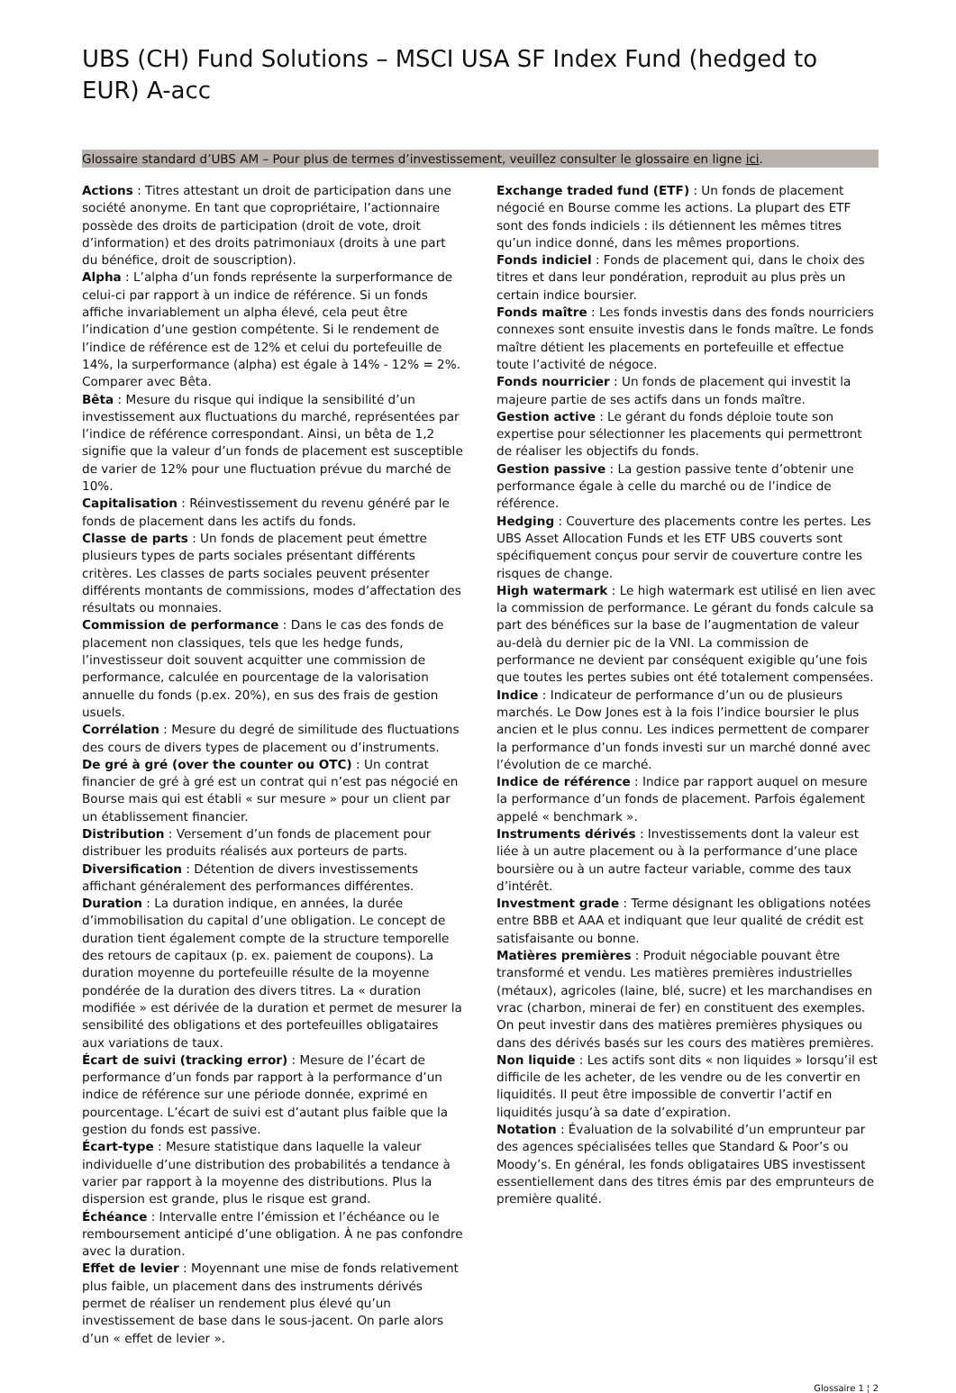UBS (CH) Fund Solutions – MSCI USA SF Index Fund (hedged to EUR) A-acc
Glossaire standard d’UBS AM – Pour plus de termes d’investissement, veuillez consulter le glossaire en ligne ici.
Actions : Titres attestant un droit de participation dans une société anonyme. En tant que copropriétaire, l’actionnaire possède des droits de participation (droit de vote, droit d’information) et des droits patrimoniaux (droits à une part du bénéfice, droit de souscription).
Alpha : L’alpha d’un fonds représente la surperformance de celui-ci par rapport à un indice de référence. Si un fonds affiche invariablement un alpha élevé, cela peut être l’indication d’une gestion compétente. Si le rendement de l’indice de référence est de 12% et celui du portefeuille de 14%, la surperformance (alpha) est égale à 14% - 12% = 2%. Comparer avec Bêta.
Bêta : Mesure du risque qui indique la sensibilité d’un investissement aux fluctuations du marché, représentées par l’indice de référence correspondant. Ainsi, un bêta de 1,2 signifie que la valeur d’un fonds de placement est susceptible de varier de 12% pour une fluctuation prévue du marché de 10%.
Capitalisation : Réinvestissement du revenu généré par le fonds de placement dans les actifs du fonds.
Classe de parts : Un fonds de placement peut émettre plusieurs types de parts sociales présentant différents critères. Les classes de parts sociales peuvent présenter différents montants de commissions, modes d’affectation des résultats ou monnaies.
Commission de performance : Dans le cas des fonds de placement non classiques, tels que les hedge funds, l’investisseur doit souvent acquitter une commission de performance, calculée en pourcentage de la valorisation annuelle du fonds (p.ex. 20%), en sus des frais de gestion usuels.
Corrélation : Mesure du degré de similitude des fluctuations des cours de divers types de placement ou d’instruments.
De gré à gré (over the counter ou OTC) : Un contrat financier de gré à gré est un contrat qui n’est pas négocié en Bourse mais qui est établi « sur mesure » pour un client par un établissement financier.
Distribution : Versement d’un fonds de placement pour distribuer les produits réalisés aux porteurs de parts.
Diversification : Détention de divers investissements affichant généralement des performances différentes.
Duration : La duration indique, en années, la durée d’immobilisation du capital d’une obligation. Le concept de duration tient également compte de la structure temporelle des retours de capitaux (p. ex. paiement de coupons). La duration moyenne du portefeuille résulte de la moyenne pondérée de la duration des divers titres. La « duration modifiée » est dérivée de la duration et permet de mesurer la sensibilité des obligations et des portefeuilles obligataires aux variations de taux.
Écart de suivi (tracking error) : Mesure de l’écart de performance d’un fonds par rapport à la performance d’un indice de référence sur une période donnée, exprimé en pourcentage. L’écart de suivi est d’autant plus faible que la gestion du fonds est passive.
Écart-type : Mesure statistique dans laquelle la valeur individuelle d’une distribution des probabilités a tendance à varier par rapport à la moyenne des distributions. Plus la dispersion est grande, plus le risque est grand.
Échéance : Intervalle entre l’émission et l’échéance ou le remboursement anticipé d’une obligation. À ne pas confondre avec la duration.
Effet de levier : Moyennant une mise de fonds relativement plus faible, un placement dans des instruments dérivés permet de réaliser un rendement plus élevé qu’un investissement de base dans le sous-jacent. On parle alors d’un « effet de levier ».
Exchange traded fund (ETF) : Un fonds de placement négocié en Bourse comme les actions. La plupart des ETF sont des fonds indiciels : ils détiennent les mêmes titres qu’un indice donné, dans les mêmes proportions.
Fonds indiciel : Fonds de placement qui, dans le choix des titres et dans leur pondération, reproduit au plus près un certain indice boursier.
Fonds maître : Les fonds investis dans des fonds nourriciers connexes sont ensuite investis dans le fonds maître. Le fonds maître détient les placements en portefeuille et effectue toute l’activité de négoce.
Fonds nourricier : Un fonds de placement qui investit la majeure partie de ses actifs dans un fonds maître.
Gestion active : Le gérant du fonds déploie toute son expertise pour sélectionner les placements qui permettront de réaliser les objectifs du fonds.
Gestion passive : La gestion passive tente d’obtenir une performance égale à celle du marché ou de l’indice de référence.
Hedging : Couverture des placements contre les pertes. Les UBS Asset Allocation Funds et les ETF UBS couverts sont spécifiquement conçus pour servir de couverture contre les risques de change.
High watermark : Le high watermark est utilisé en lien avec la commission de performance. Le gérant du fonds calcule sa part des bénéfices sur la base de l’augmentation de valeur au-delà du dernier pic de la VNI. La commission de performance ne devient par conséquent exigible qu’une fois que toutes les pertes subies ont été totalement compensées.
Indice : Indicateur de performance d’un ou de plusieurs marchés. Le Dow Jones est à la fois l’indice boursier le plus ancien et le plus connu. Les indices permettent de comparer la performance d’un fonds investi sur un marché donné avec l’évolution de ce marché.
Indice de référence : Indice par rapport auquel on mesure la performance d’un fonds de placement. Parfois également appelé « benchmark ».
Instruments dérivés : Investissements dont la valeur est liée à un autre placement ou à la performance d’une place boursière ou à un autre facteur variable, comme des taux d’intérêt.
Investment grade : Terme désignant les obligations notées entre BBB et AAA et indiquant que leur qualité de crédit est satisfaisante ou bonne.
Matières premières : Produit négociable pouvant être transformé et vendu. Les matières premières industrielles (métaux), agricoles (laine, blé, sucre) et les marchandises en vrac (charbon, minerai de fer) en constituent des exemples. On peut investir dans des matières premières physiques ou dans des dérivés basés sur les cours des matières premières.
Non liquide : Les actifs sont dits « non liquides » lorsqu’il est difficile de les acheter, de les vendre ou de les convertir en liquidités. Il peut être impossible de convertir l’actif en liquidités jusqu’à sa date d’expiration.
Notation : Évaluation de la solvabilité d’un emprunteur par des agences spécialisées telles que Standard & Poor’s ou Moody’s. En général, les fonds obligataires UBS investissent essentiellement dans des titres émis par des emprunteurs de première qualité.
Glossaire 1 ¦ 2